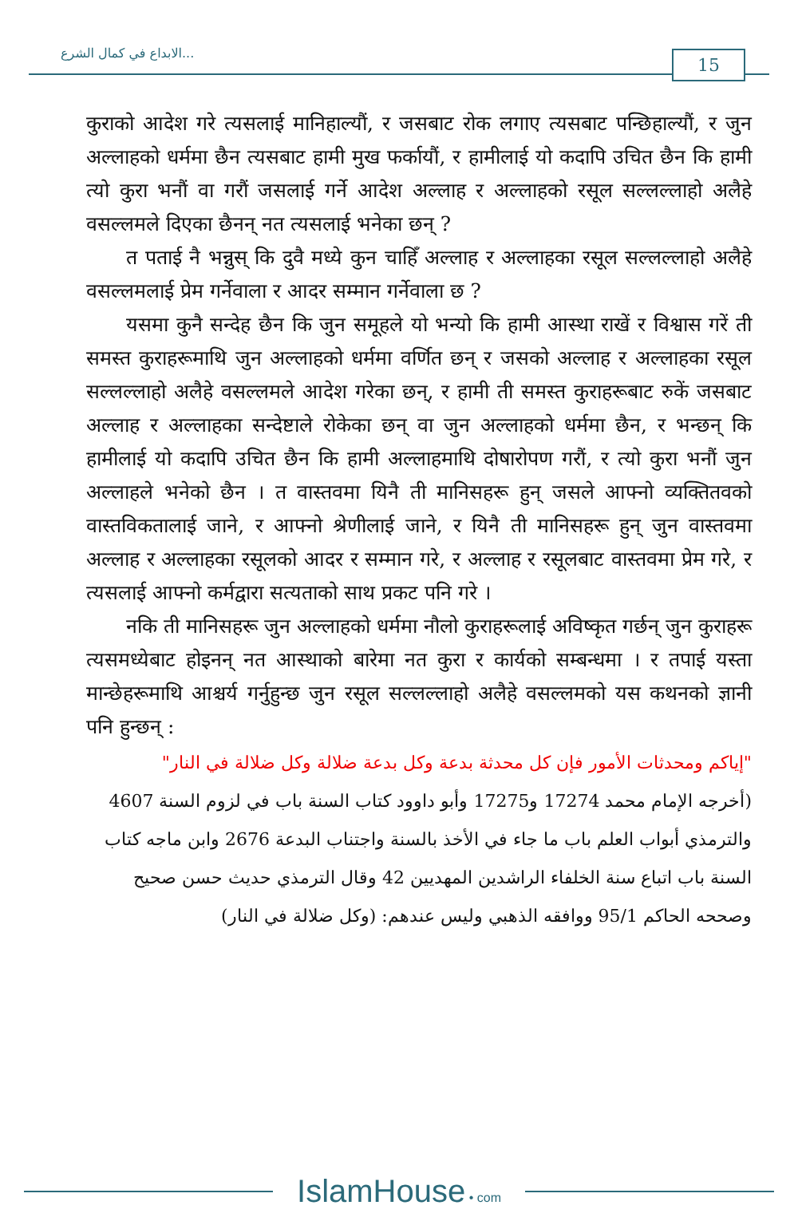الابداع في كمال الشرع...
15
कुराको आदेश गरे त्यसलाई मानिहाल्यौं, र जसबाट रोक लगाए त्यसबाट पन्छिहाल्यौं, र जुन अल्लाहको धर्ममा छैन त्यसबाट हामी मुख फर्कायौं, र हामीलाई यो कदापि उचित छैन कि हामी त्यो कुरा भनौं वा गरौं जसलाई गर्ने आदेश अल्लाह र अल्लाहको रसूल सल्लल्लाहो अलैहे वसल्लमले दिएका छैनन् नत त्यसलाई भनेका छन् ?
त पताई नै भन्नुस् कि दुवै मध्ये कुन चाहिँ अल्लाह र अल्लाहका रसूल सल्लल्लाहो अलैहे वसल्लमलाई प्रेम गर्नेवाला र आदर सम्मान गर्नेवाला छ ?
यसमा कुनै सन्देह छैन कि जुन समूहले यो भन्यो कि हामी आस्था राखें र विश्वास गरें ती समस्त कुराहरूमाथि जुन अल्लाहको धर्ममा वर्णित छन् र जसको अल्लाह र अल्लाहका रसूल सल्लल्लाहो अलैहे वसल्लमले आदेश गरेका छन्, र हामी ती समस्त कुराहरूबाट रुकें जसबाट अल्लाह र अल्लाहका सन्देष्टाले रोकेका छन् वा जुन अल्लाहको धर्ममा छैन, र भन्छन् कि हामीलाई यो कदापि उचित छैन कि हामी अल्लाहमाथि दोषारोपण गरौं, र त्यो कुरा भनौं जुन अल्लाहले भनेको छैन । त वास्तवमा यिनै ती मानिसहरू हुन् जसले आफ्नो व्यक्तितवको वास्तविकतालाई जाने, र आफ्नो श्रेणीलाई जाने, र यिनै ती मानिसहरू हुन् जुन वास्तवमा अल्लाह र अल्लाहका रसूलको आदर र सम्मान गरे, र अल्लाह र रसूलबाट वास्तवमा प्रेम गरे, र त्यसलाई आफ्नो कर्मद्वारा सत्यताको साथ प्रकट पनि गरे ।
नकि ती मानिसहरू जुन अल्लाहको धर्ममा नौलो कुराहरूलाई अविष्कृत गर्छन् जुन कुराहरू त्यसमध्येबाट होइनन् नत आस्थाको बारेमा नत कुरा र कार्यको सम्बन्धमा । र तपाई यस्ता मान्छेहरूमाथि आश्चर्य गर्नुहुन्छ जुन रसूल सल्लल्लाहो अलैहे वसल्लमको यस कथनको ज्ञानी पनि हुन्छन् :
"إياكم ومحدثات الأمور فإن كل محدثة بدعة وكل بدعة ضلالة وكل ضلالة في النار"
(أخرجه الإمام محمد 17274 و17275 وأبو داوود كتاب السنة باب في لزوم السنة 4607 والترمذي أبواب العلم باب ما جاء في الأخذ بالسنة واجتناب البدعة 2676 وابن ماجه كتاب السنة باب اتباع سنة الخلفاء الراشدين المهديين 42 وقال الترمذي حديث حسن صحيح وصححه الحاكم 95/1 ووافقه الذهبي وليس عندهم: (وكل ضلالة في النار)
IslamHouse • com